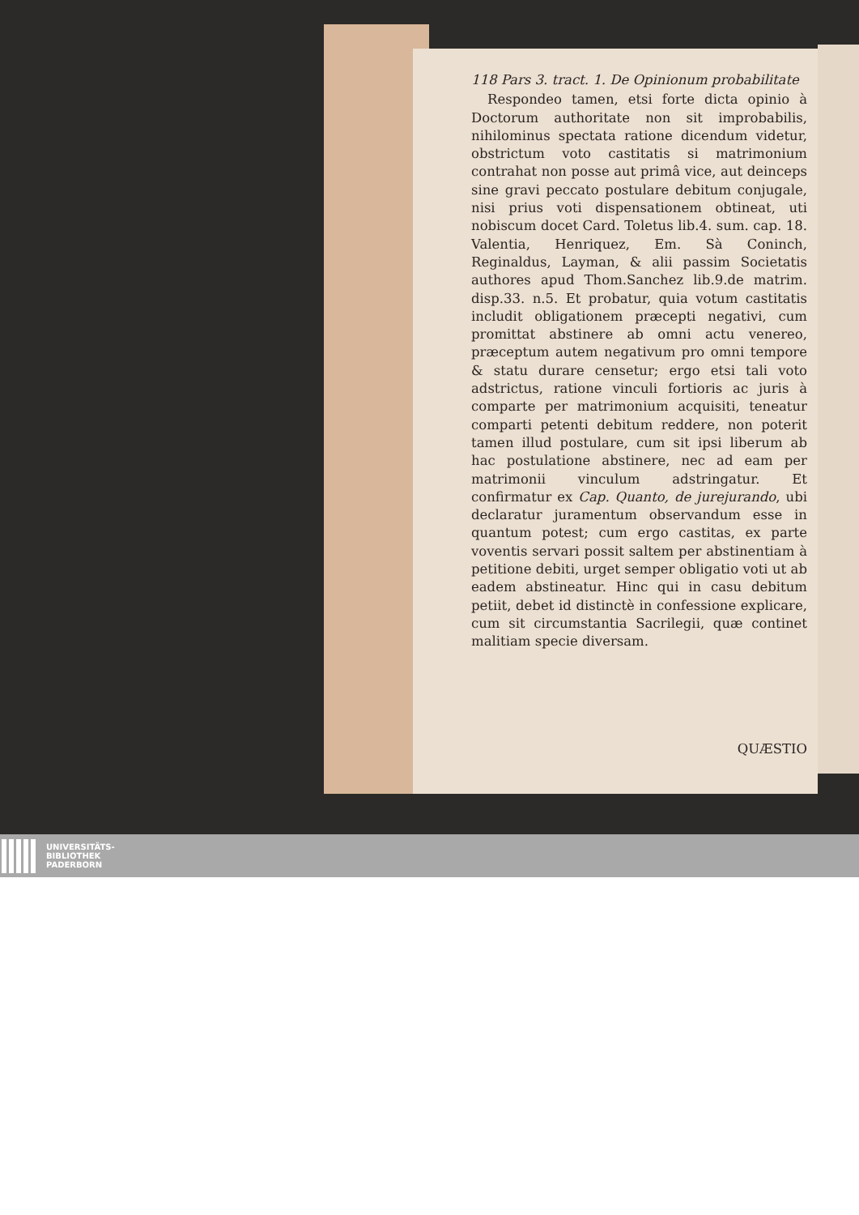118 Pars 3. tract. 1. De Opinionum probabilitate
Respondeo tamen, etsi forte dicta opinio à Doctorum authoritate non sit improbabilis, nihilominus spectata ratione dicendum videtur, obstrictum voto castitatis si matrimonium contrahat non posse aut primâ vice, aut deinceps sine gravi peccato postulare debitum conjugale, nisi prius voti dispensationem obtineat, uti nobiscum docet Card. Toletus lib.4. sum. cap. 18. Valentia, Henriquez, Em. Sà Coninch, Reginaldus, Layman, & alii passim Societatis authores apud Thom.Sanchez lib.9.de matrim. disp.33. n.5. Et probatur, quia votum castitatis includit obligationem præcepti negativi, cum promittat abstinere ab omni actu venereo, præceptum autem negativum pro omni tempore & statu durare censetur; ergo etsi tali voto adstrictus, ratione vinculi fortioris ac juris à comparte per matrimonium acquisiti, teneatur comparti petenti debitum reddere, non poterit tamen illud postulare, cum sit ipsi liberum ab hac postulatione abstinere, nec ad eam per matrimonii vinculum adstringatur. Et confirmatur ex Cap. Quanto, de jurejurando, ubi declaratur juramentum observandum esse in quantum potest; cum ergo castitas, ex parte voventis servari possit saltem per abstinentiam à petitione debiti, urget semper obligatio voti ut ab eadem abstineatur. Hinc qui in casu debitum petiit, debet id distinctè in confessione explicare, cum sit circumstantia Sacrilegii, quæ continet malitiam specie diversam.
QUÆSTIO
UNIVERSITÄTS-
BIBLIOTHEK
PADERBORN